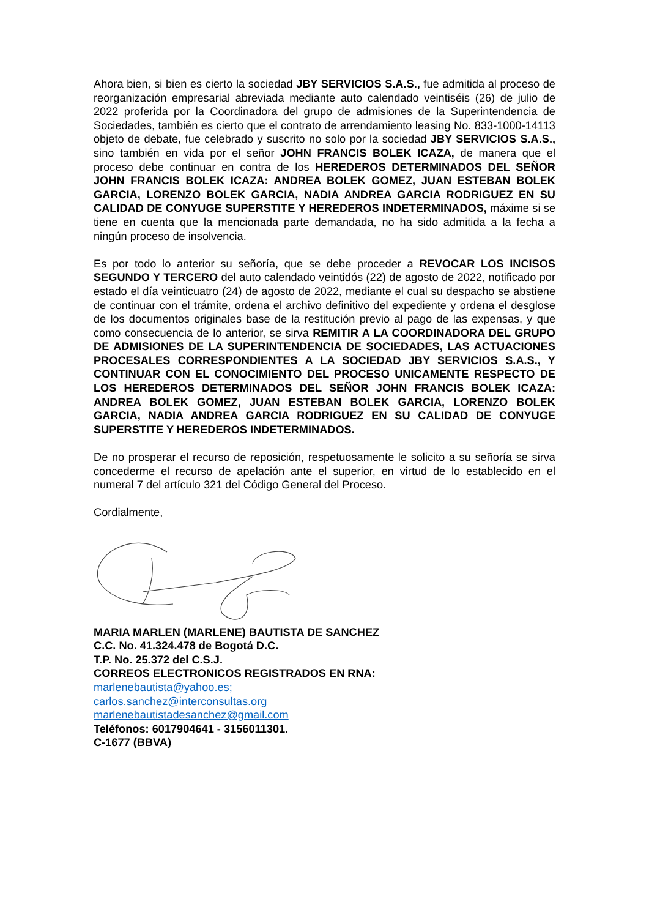Ahora bien, si bien es cierto la sociedad JBY SERVICIOS S.A.S., fue admitida al proceso de reorganización empresarial abreviada mediante auto calendado veintiséis (26) de julio de 2022 proferida por la Coordinadora del grupo de admisiones de la Superintendencia de Sociedades, también es cierto que el contrato de arrendamiento leasing No. 833-1000-14113 objeto de debate, fue celebrado y suscrito no solo por la sociedad JBY SERVICIOS S.A.S., sino también en vida por el señor JOHN FRANCIS BOLEK ICAZA, de manera que el proceso debe continuar en contra de los HEREDEROS DETERMINADOS DEL SEÑOR JOHN FRANCIS BOLEK ICAZA: ANDREA BOLEK GOMEZ, JUAN ESTEBAN BOLEK GARCIA, LORENZO BOLEK GARCIA, NADIA ANDREA GARCIA RODRIGUEZ EN SU CALIDAD DE CONYUGE SUPERSTITE Y HEREDEROS INDETERMINADOS, máxime si se tiene en cuenta que la mencionada parte demandada, no ha sido admitida a la fecha a ningún proceso de insolvencia.
Es por todo lo anterior su señoría, que se debe proceder a REVOCAR LOS INCISOS SEGUNDO Y TERCERO del auto calendado veintidós (22) de agosto de 2022, notificado por estado el día veinticuatro (24) de agosto de 2022, mediante el cual su despacho se abstiene de continuar con el trámite, ordena el archivo definitivo del expediente y ordena el desglose de los documentos originales base de la restitución previo al pago de las expensas, y que como consecuencia de lo anterior, se sirva REMITIR A LA COORDINADORA DEL GRUPO DE ADMISIONES DE LA SUPERINTENDENCIA DE SOCIEDADES, LAS ACTUACIONES PROCESALES CORRESPONDIENTES A LA SOCIEDAD JBY SERVICIOS S.A.S., Y CONTINUAR CON EL CONOCIMIENTO DEL PROCESO UNICAMENTE RESPECTO DE LOS HEREDEROS DETERMINADOS DEL SEÑOR JOHN FRANCIS BOLEK ICAZA: ANDREA BOLEK GOMEZ, JUAN ESTEBAN BOLEK GARCIA, LORENZO BOLEK GARCIA, NADIA ANDREA GARCIA RODRIGUEZ EN SU CALIDAD DE CONYUGE SUPERSTITE Y HEREDEROS INDETERMINADOS.
De no prosperar el recurso de reposición, respetuosamente le solicito a su señoría se sirva concederme el recurso de apelación ante el superior, en virtud de lo establecido en el numeral 7 del artículo 321 del Código General del Proceso.
Cordialmente,
MARIA MARLEN (MARLENE) BAUTISTA DE SANCHEZ
C.C. No. 41.324.478 de Bogotá D.C.
T.P. No. 25.372 del C.S.J.
CORREOS ELECTRONICOS REGISTRADOS EN RNA:
marlenebautista@yahoo.es;
carlos.sanchez@interconsultas.org
marlenebautistadesanchez@gmail.com
Teléfonos: 6017904641 - 3156011301.
C-1677 (BBVA)